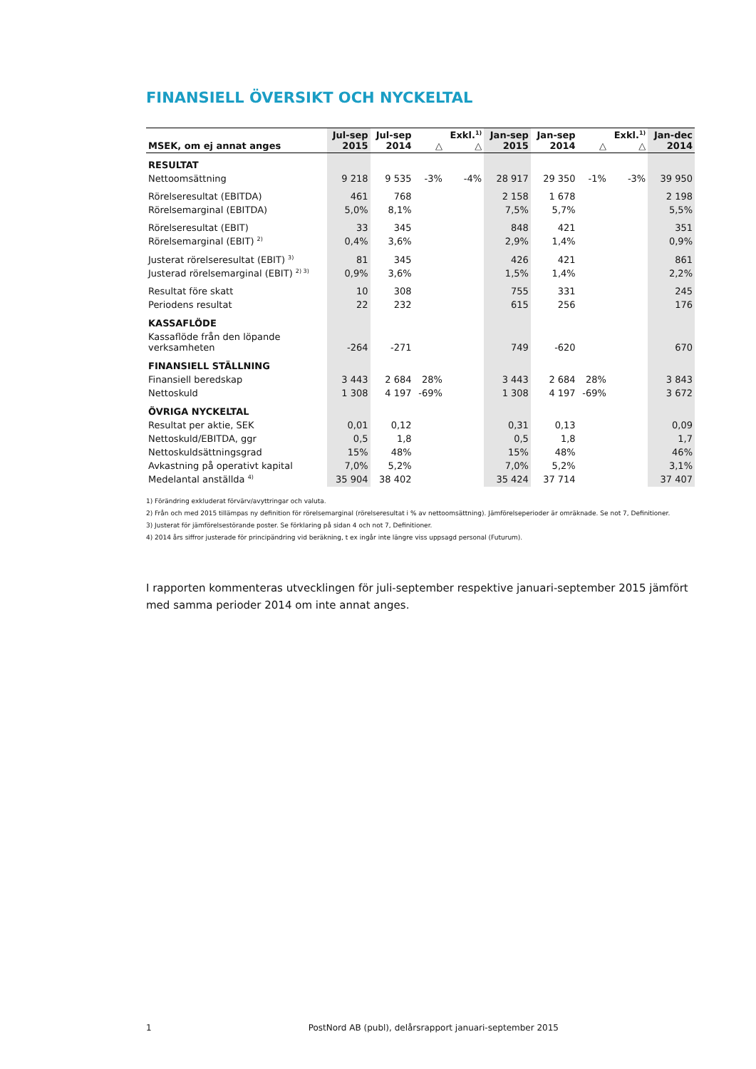FINANSIELL ÖVERSIKT OCH NYCKELTAL
| MSEK, om ej annat anges | Jul-sep 2015 | Jul-sep 2014 | △ | Exkl.<sup>1)</sup> △ | Jan-sep 2015 | Jan-sep 2014 | △ | Exkl.<sup>1)</sup> △ | Jan-dec 2014 |
| --- | --- | --- | --- | --- | --- | --- | --- | --- | --- |
| RESULTAT | | | | | | | | | |
| Nettoomsättning | 9 218 | 9 535 | -3% | -4% | 28 917 | 29 350 | -1% | -3% | 39 950 |
| Rörelseresultat (EBITDA) | 461 | 768 | | | 2 158 | 1 678 | | | 2 198 |
| Rörelsemarginal (EBITDA) | 5,0% | 8,1% | | | 7,5% | 5,7% | | | 5,5% |
| Rörelseresultat (EBIT) | 33 | 345 | | | 848 | 421 | | | 351 |
| Rörelsemarginal (EBIT) <sup>2)</sup> | 0,4% | 3,6% | | | 2,9% | 1,4% | | | 0,9% |
| Justerat rörelseresultat (EBIT) <sup>3)</sup> | 81 | 345 | | | 426 | 421 | | | 861 |
| Justerad rörelsemarginal (EBIT) <sup>2) 3)</sup> | 0,9% | 3,6% | | | 1,5% | 1,4% | | | 2,2% |
| Resultat före skatt | 10 | 308 | | | 755 | 331 | | | 245 |
| Periodens resultat | 22 | 232 | | | 615 | 256 | | | 176 |
| KASSAFLÖDE | | | | | | | | | |
| Kassaflöde från den löpande verksamheten | -264 | -271 | | | 749 | -620 | | | 670 |
| FINANSIELL STÄLLNING | | | | | | | | | |
| Finansiell beredskap | 3 443 | 2 684 | 28% | | 3 443 | 2 684 | 28% | | 3 843 |
| Nettoskuld | 1 308 | 4 197 | -69% | | 1 308 | 4 197 | -69% | | 3 672 |
| ÖVRIGA NYCKELTAL | | | | | | | | | |
| Resultat per aktie, SEK | 0,01 | 0,12 | | | 0,31 | 0,13 | | | 0,09 |
| Nettoskuld/EBITDA, ggr | 0,5 | 1,8 | | | 0,5 | 1,8 | | | 1,7 |
| Nettoskuldsättningsgrad | 15% | 48% | | | 15% | 48% | | | 46% |
| Avkastning på operativt kapital | 7,0% | 5,2% | | | 7,0% | 5,2% | | | 3,1% |
| Medelantal anställda <sup>4)</sup> | 35 904 | 38 402 | | | 35 424 | 37 714 | | | 37 407 |
1) Förändring exkluderat förvärv/avyttringar och valuta.
2) Från och med 2015 tillämpas ny definition för rörelsemarginal (rörelseresultat i % av nettoomsättning). Jämförelseperioder är omräknade. Se not 7, Definitioner.
3) Justerat för jämförelsestörande poster. Se förklaring på sidan 4 och not 7, Definitioner.
4) 2014 års siffror justerade för principändring vid beräkning, t ex ingår inte längre viss uppsagd personal (Futurum).
I rapporten kommenteras utvecklingen för juli-september respektive januari-september 2015 jämfört med samma perioder 2014 om inte annat anges.
1 PostNord AB (publ), delårsrapport januari-september 2015